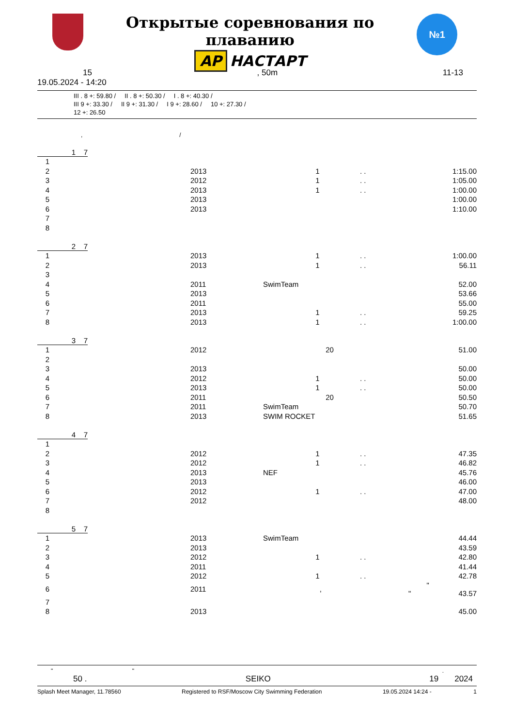Открытые соревнования по плаванию
AP НАСТАРТ
№1
15, 50m 11-13
19.05.2024 - 14:20
III . 8 +: 59.80 / II . 8 +: 50.30 / I . 8 +: 40.30 /
III 9 +: 33.30 / II 9 +: 31.30 / I 9 +: 28.60 / 10 +: 27.30 /
12 +: 26.50
, /
| 1 7 | | | |
| 1 | | | |
| 2 | 2013 | 1 | . . 1:15.00 |
| 3 | 2012 | 1 | . . 1:05.00 |
| 4 | 2013 | 1 | . . 1:00.00 |
| 5 | 2013 | | 1:00.00 |
| 6 | 2013 | | 1:10.00 |
| 7 | | | |
| 8 | | | |
| 2 7 | | | |
| 1 | 2013 | 1 | . . 1:00.00 |
| 2 | 2013 | 1 | . . 56.11 |
| 3 | | | |
| 4 | 2011 | SwimTeam | 52.00 |
| 5 | 2013 | | 53.66 |
| 6 | 2011 | | 55.00 |
| 7 | 2013 | 1 | . . 59.25 |
| 8 | 2013 | 1 | . . 1:00.00 |
| 3 7 | | | |
| 1 | 2012 | 20 | 51.00 |
| 2 | | | |
| 3 | 2013 | | 50.00 |
| 4 | 2012 | 1 | . . 50.00 |
| 5 | 2013 | 1 | . . 50.00 |
| 6 | 2011 | 20 | 50.50 |
| 7 | 2011 | SwimTeam | 50.70 |
| 8 | 2013 | SWIM ROCKET | 51.65 |
| 4 7 | | | |
| 1 | | | |
| 2 | 2012 | 1 | . . 47.35 |
| 3 | 2012 | 1 | . . 46.82 |
| 4 | 2013 | NEF | 45.76 |
| 5 | 2013 | | 46.00 |
| 6 | 2012 | 1 | . . 47.00 |
| 7 | 2012 | | 48.00 |
| 8 | | | |
| 5 7 | | | |
| 1 | 2013 | SwimTeam | 44.44 |
| 2 | 2013 | | 43.59 |
| 3 | 2012 | 1 | . . 42.80 |
| 4 | 2011 | | 41.44 |
| 5 | 2012 | 1 | . . 42.78 |
| 6 | 2011 | , | " " 43.57 |
| 7 | | | |
| 8 | 2013 | | 45.00 |
" ".
50 . SEIKO 19 2024
Splash Meet Manager, 11.78560 Registered to RSF/Moscow City Swimming Federation 19.05.2024 14:24 - 1